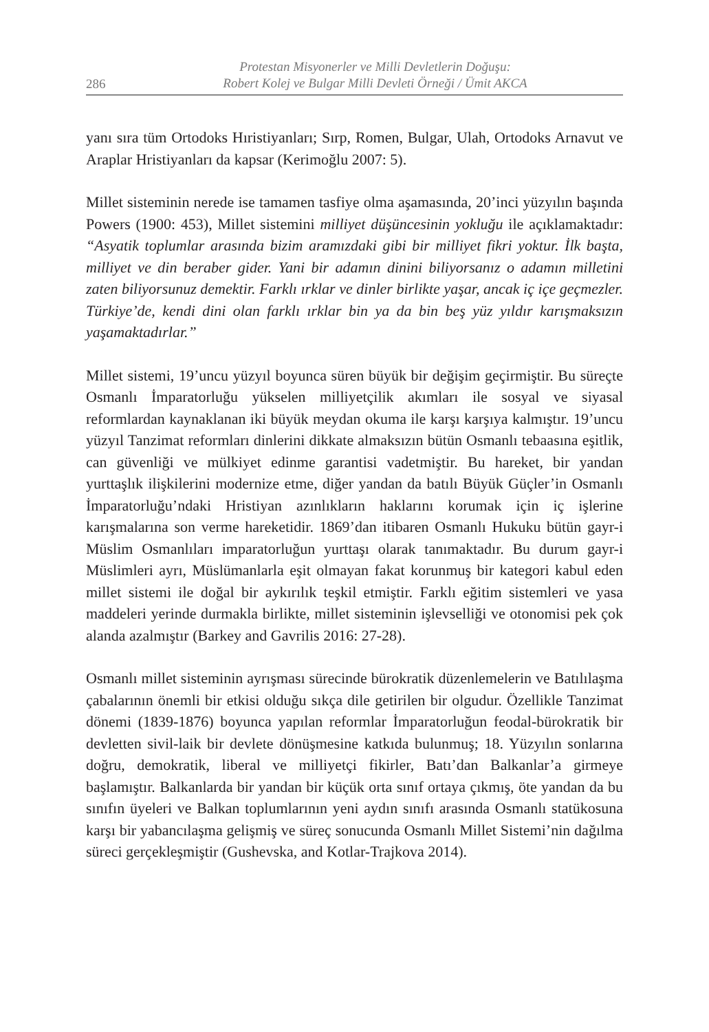286
Protestan Misyonerler ve Milli Devletlerin Doğuşu:
Robert Kolej ve Bulgar Milli Devleti Örneği / Ümit AKCA
yanı sıra tüm Ortodoks Hıristiyanları; Sırp, Romen, Bulgar, Ulah, Ortodoks Arnavut ve Araplar Hristiyanları da kapsar (Kerimoğlu 2007: 5).
Millet sisteminin nerede ise tamamen tasfiye olma aşamasında, 20’inci yüzyılın başında Powers (1900: 453), Millet sistemini milliyet düşüncesinin yokluğu ile açıklamaktadır: “Asyatik toplumlar arasında bizim aramızdaki gibi bir milliyet fikri yoktur. İlk başta, milliyet ve din beraber gider. Yani bir adamın dinini biliyorsanız o adamın milletini zaten biliyorsunuz demektir. Farklı ırklar ve dinler birlikte yaşar, ancak iç içe geçmezler. Türkiye’de, kendi dini olan farklı ırklar bin ya da bin beş yüz yıldır karışmaksızın yaşamaktadırlar.”
Millet sistemi, 19’uncu yüzyıl boyunca süren büyük bir değişim geçirmiştir. Bu süreçte Osmanlı İmparatorluğu yükselen milliyetçilik akımları ile sosyal ve siyasal reformlardan kaynaklanan iki büyük meydan okuma ile karşı karşıya kalmıştır. 19’uncu yüzyıl Tanzimat reformları dinlerini dikkate almaksızın bütün Osmanlı tebaasına eşitlik, can güvenliği ve mülkiyet edinme garantisi vadetmiştir. Bu hareket, bir yandan yurttaşlık ilişkilerini modernize etme, diğer yandan da batılı Büyük Güçler’in Osmanlı İmparatorluğu’ndaki Hristiyan azınlıkların haklarını korumak için iç işlerine karışmalarına son verme hareketidir. 1869’dan itibaren Osmanlı Hukuku bütün gayr-i Müslim Osmanlıları imparatorluğun yurttaşı olarak tanımaktadır. Bu durum gayr-i Müslimleri ayrı, Müslümanlarla eşit olmayan fakat korunmuş bir kategori kabul eden millet sistemi ile doğal bir aykırılık teşkil etmiştir. Farklı eğitim sistemleri ve yasa maddeleri yerinde durmakla birlikte, millet sisteminin işlevselliği ve otonomisi pek çok alanda azalmıştır (Barkey and Gavrilis 2016: 27-28).
Osmanlı millet sisteminin ayrışması sürecinde bürokratik düzenlemelerin ve Batılılaşma çabalarının önemli bir etkisi olduğu sıkça dile getirilen bir olgudur. Özellikle Tanzimat dönemi (1839-1876) boyunca yapılan reformlar İmparatorluğun feodal-bürokratik bir devletten sivil-laik bir devlete dönüşmesine katkıda bulunmuş; 18. Yüzyılın sonlarına doğru, demokratik, liberal ve milliyetçi fikirler, Batı’dan Balkanlar’a girmeye başlamıştır. Balkanlarda bir yandan bir küçük orta sınıf ortaya çıkmış, öte yandan da bu sınıfın üyeleri ve Balkan toplumlarının yeni aydın sınıfı arasında Osmanlı statükosuna karşı bir yabancılaşma gelişmiş ve süreç sonucunda Osmanlı Millet Sistemi’nin dağılma süreci gerçekleşmiştir (Gushevska, and Kotlar-Trajkova 2014).